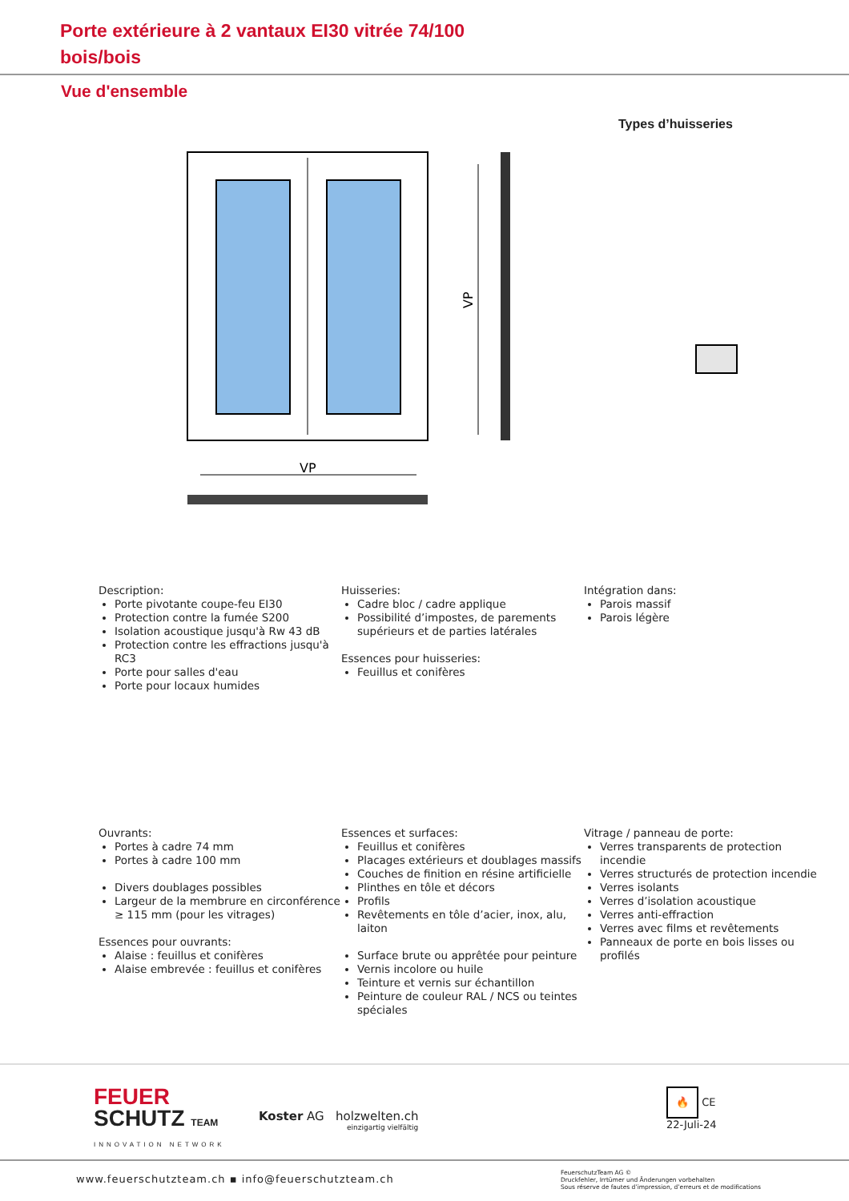Porte extérieure à 2 vantaux EI30 vitrée 74/100
bois/bois
Vue d'ensemble
Types d’huisseries
VP
VP
Description:
Porte pivotante coupe-feu EI30
Protection contre la fumée S200
Isolation acoustique jusqu'à Rw 43 dB
Protection contre les effractions jusqu'à RC3
Porte pour salles d'eau
Porte pour locaux humides
Huisseries:
Cadre bloc / cadre applique
Possibilité d’impostes, de parements supérieurs et de parties latérales
Essences pour huisseries:
Feuillus et conifères
Intégration dans:
Parois massif
Parois légère
Ouvrants:
Portes à cadre 74 mm
Portes à cadre 100 mm
Divers doublages possibles
Largeur de la membrure en circonférence ≥ 115 mm (pour les vitrages)
Essences pour ouvrants:
Alaise : feuillus et conifères
Alaise embrevée : feuillus et conifères
Essences et surfaces:
Feuillus et conifères
Placages extérieurs et doublages massifs
Couches de finition en résine artificielle
Plinthes en tôle et décors
Profils
Revêtements en tôle d’acier, inox, alu, laiton
Surface brute ou apprêtée pour peinture
Vernis incolore ou huile
Teinture et vernis sur échantillon
Peinture de couleur RAL / NCS ou teintes spéciales
Vitrage / panneau de porte:
Verres transparents de protection incendie
Verres structurés de protection incendie
Verres isolants
Verres d’isolation acoustique
Verres anti-effraction
Verres avec films et revêtements
Panneaux de porte en bois lisses ou profilés
FEUER
SCHUTZ TEAM
INNOVATION NETWORK
Koster AG holzwelten.ch
einzigartig vielfältig
🔥 CE
22-Juli-24
www.feuerschutzteam.ch ▪ info@feuerschutzteam.ch
FeuerschutzTeam AG ©
Druckfehler, Irrtümer und Änderungen vorbehalten
Sous réserve de fautes d’impression, d’erreurs et de modifications